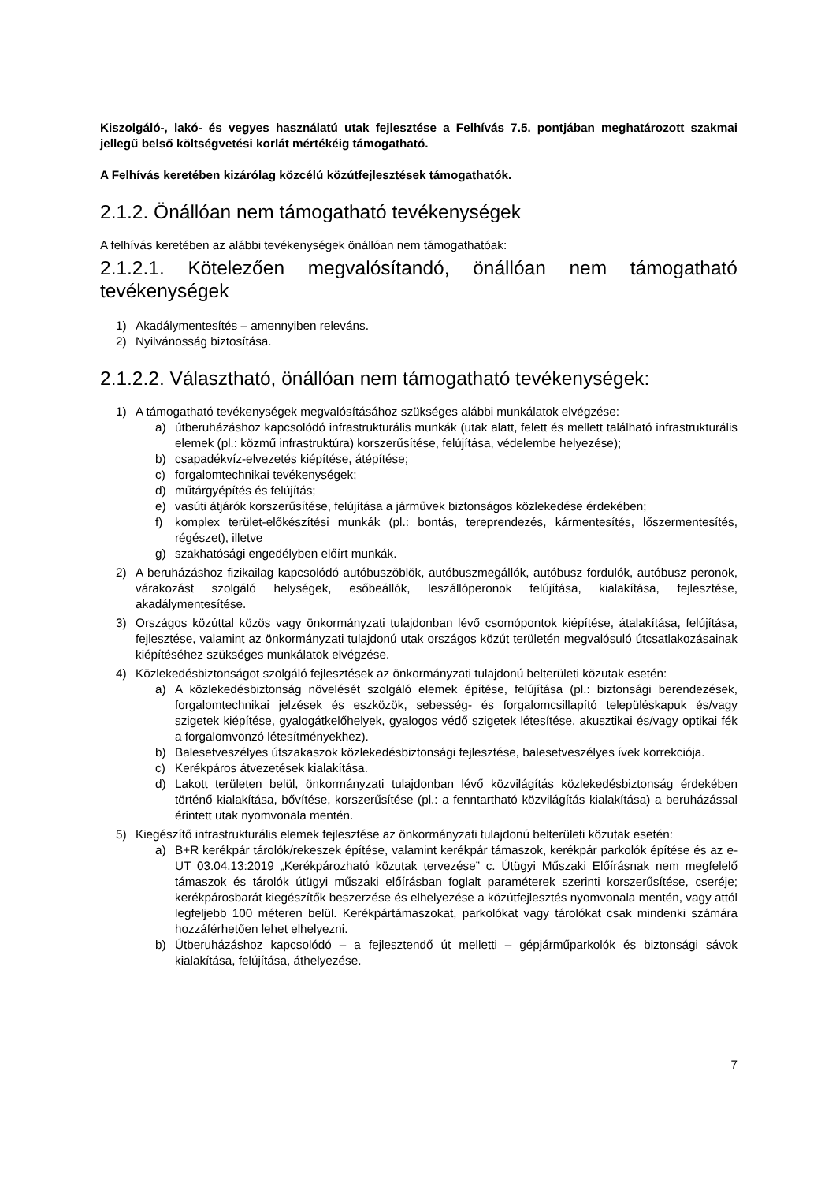Kiszolgáló-, lakó- és vegyes használatú utak fejlesztése a Felhívás 7.5. pontjában meghatározott szakmai jellegű belső költségvetési korlát mértékéig támogatható.
A Felhívás keretében kizárólag közcélú közútfejlesztések támogathatók.
2.1.2. Önállóan nem támogatható tevékenységek
A felhívás keretében az alábbi tevékenységek önállóan nem támogathatóak:
2.1.2.1. Kötelezően megvalósítandó, önállóan nem támogatható tevékenységek
1) Akadálymentesítés – amennyiben releváns.
2) Nyilvánosság biztosítása.
2.1.2.2. Választható, önállóan nem támogatható tevékenységek:
1) A támogatható tevékenységek megvalósításához szükséges alábbi munkálatok elvégzése:
a) útberuházáshoz kapcsolódó infrastrukturális munkák (utak alatt, felett és mellett található infrastrukturális elemek (pl.: közmű infrastruktúra) korszerűsítése, felújítása, védelembe helyezése);
b) csapadékvíz-elvezetés kiépítése, átépítése;
c) forgalomtechnikai tevékenységek;
d) műtárgyépítés és felújítás;
e) vasúti átjárók korszerűsítése, felújítása a járművek biztonságos közlekedése érdekében;
f) komplex terület-előkészítési munkák (pl.: bontás, tereprendezés, kármentesítés, lőszermentesítés, régészet), illetve
g) szakhatósági engedélyben előírt munkák.
2) A beruházáshoz fizikailag kapcsolódó autóbuszöblök, autóbuszmegállók, autóbusz fordulók, autóbusz peronok, várakozást szolgáló helységek, esőbeállók, leszállóperonok felújítása, kialakítása, fejlesztése, akadálymentesítése.
3) Országos közúttal közös vagy önkormányzati tulajdonban lévő csomópontok kiépítése, átalakítása, felújítása, fejlesztése, valamint az önkormányzati tulajdonú utak országos közút területén megvalósuló útcsatlakozásainak kiépítéséhez szükséges munkálatok elvégzése.
4) Közlekedésbiztonságot szolgáló fejlesztések az önkormányzati tulajdonú belterületi közutak esetén:
a) A közlekedésbiztonság növelését szolgáló elemek építése, felújítása (pl.: biztonsági berendezések, forgalomtechnikai jelzések és eszközök, sebesség- és forgalomcsillapító településkapuk és/vagy szigetek kiépítése, gyalogátkelőhelyek, gyalogos védő szigetek létesítése, akusztikai és/vagy optikai fék a forgalomvonzó létesítményekhez).
b) Balesetveszélyes útszakaszok közlekedésbiztonsági fejlesztése, balesetveszélyes ívek korrekciója.
c) Kerékpáros átvezetések kialakítása.
d) Lakott területen belül, önkormányzati tulajdonban lévő közvilágítás közlekedésbiztonság érdekében történő kialakítása, bővítése, korszerűsítése (pl.: a fenntartható közvilágítás kialakítása) a beruházással érintett utak nyomvonala mentén.
5) Kiegészítő infrastrukturális elemek fejlesztése az önkormányzati tulajdonú belterületi közutak esetén:
a) B+R kerékpár tárolók/rekeszek építése, valamint kerékpár támaszok, kerékpár parkolók építése és az e-UT 03.04.13:2019 „Kerékpározható közutak tervezése” c. Útügyi Műszaki Előírásnak nem megfelelő támaszok és tárolók útügyi műszaki előírásban foglalt paraméterek szerinti korszerűsítése, cseréje; kerékpárosbarát kiegészítők beszerzése és elhelyezése a közútfejlesztés nyomvonala mentén, vagy attól legfeljebb 100 méteren belül. Kerékpártámaszokat, parkolókat vagy tárolókat csak mindenki számára hozzáférhetően lehet elhelyezni.
b) Útberuházáshoz kapcsolódó – a fejlesztendő út melletti – gépjárműparkolók és biztonsági sávok kialakítása, felújítása, áthelyezése.
7